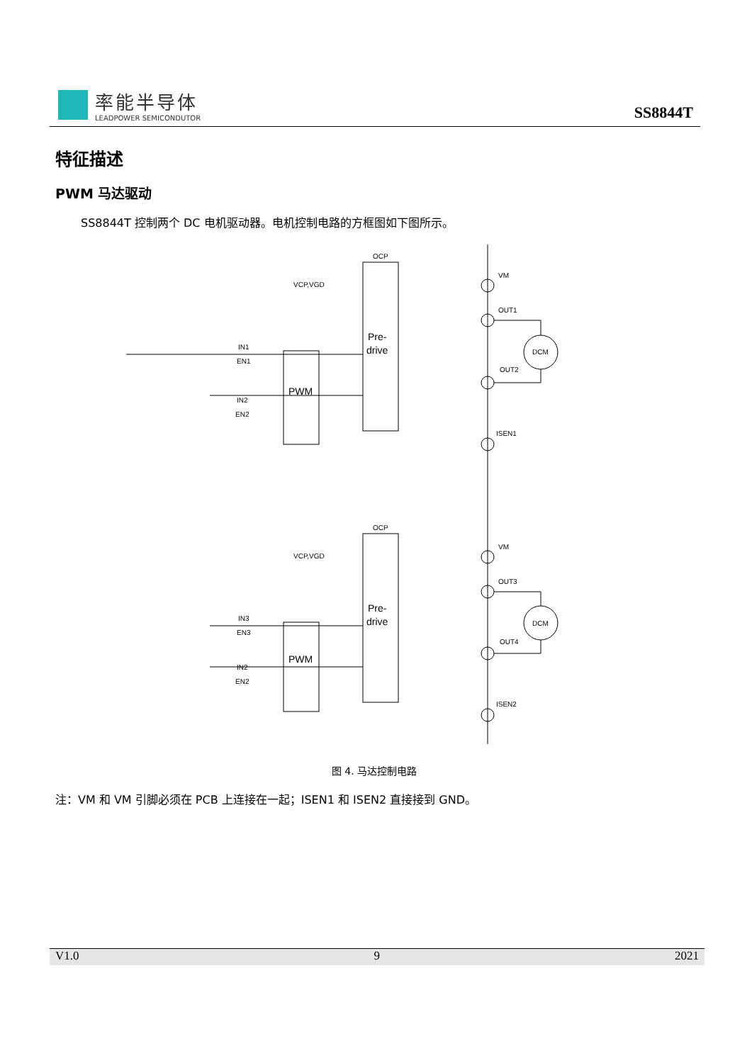率能半导体
LEADPOWER SEMICONDUTOR
SS8844T
特征描述
PWM 马达驱动
SS8844T 控制两个 DC 电机驱动器。电机控制电路的方框图如下图所示。
OCP
VCP,VGD
VM
OUT1
DCM
OUT2
ISEN1
IN1
EN1
IN2
EN2
OCP
VCP,VGD
VM
OUT3
DCM
OUT4
ISEN2
IN3
EN3
IN2
EN2
Pre-
drive
PWM
Pre-
drive
PWM
图 4. 马达控制电路
注：VM 和 VM 引脚必须在 PCB 上连接在一起；ISEN1 和 ISEN2 直接接到 GND。
V1.0 9 2021